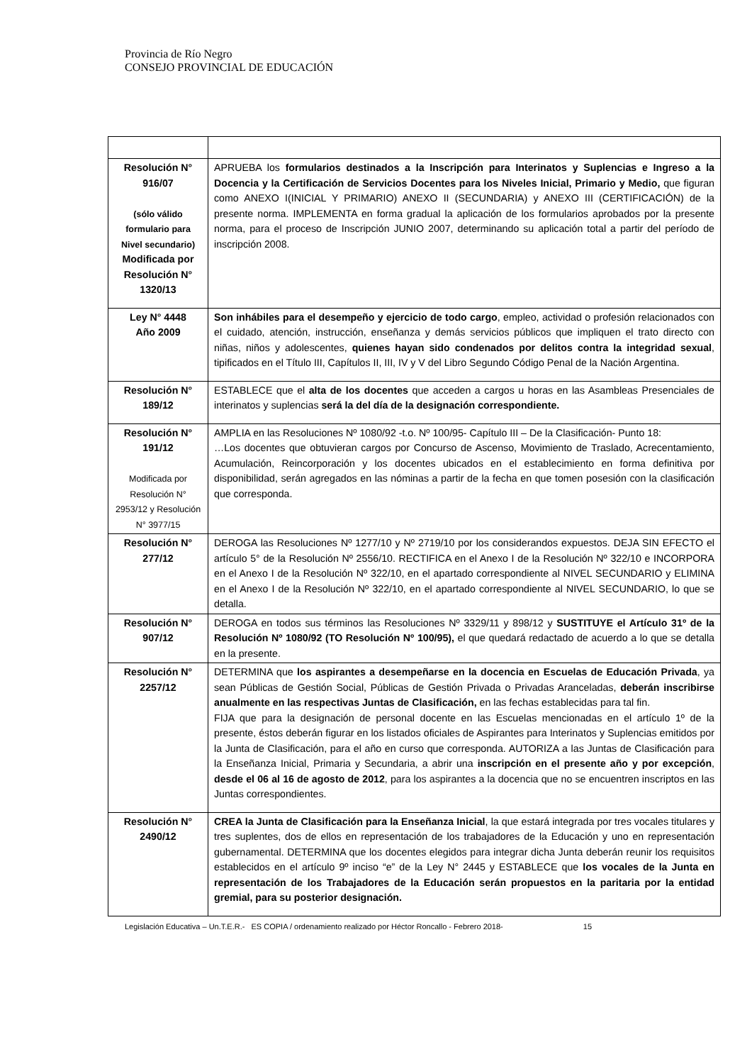Provincia de Río Negro
CONSEJO PROVINCIAL DE EDUCACIÓN
| Resolución N° 916/07 (sólo válido formulario para Nivel secundario) Modificada por Resolución N° 1320/13 | APRUEBA los formularios destinados a la Inscripción para Interinatos y Suplencias e Ingreso a la Docencia y la Certificación de Servicios Docentes para los Niveles Inicial, Primario y Medio, que figuran como ANEXO I(INICIAL Y PRIMARIO) ANEXO II (SECUNDARIA) y ANEXO III (CERTIFICACIÓN) de la presente norma. IMPLEMENTA en forma gradual la aplicación de los formularios aprobados por la presente norma, para el proceso de Inscripción JUNIO 2007, determinando su aplicación total a partir del período de inscripción 2008. |
| Ley N° 4448 Año 2009 | Son inhábiles para el desempeño y ejercicio de todo cargo , empleo, actividad o profesión relacionados con el cuidado, atención, instrucción, enseñanza y demás servicios públicos que impliquen el trato directo con niñas, niños y adolescentes, quienes hayan sido condenados por delitos contra la integridad sexual , tipificados en el Título III, Capítulos II, III, IV y V del Libro Segundo Código Penal de la Nación Argentina. |
| Resolución N° 189/12 | ESTABLECE que el alta de los docentes que acceden a cargos u horas en las Asambleas Presenciales de interinatos y suplencias será la del día de la designación correspondiente. |
| Resolución N° 191/12 Modificada por Resolución N° 2953/12 y Resolución N° 3977/15 | AMPLIA en las Resoluciones Nº 1080/92 -t.o. Nº 100/95- Capítulo III – De la Clasificación- Punto 18: …Los docentes que obtuvieran cargos por Concurso de Ascenso, Movimiento de Traslado, Acrecentamiento, Acumulación, Reincorporación y los docentes ubicados en el establecimiento en forma definitiva por disponibilidad, serán agregados en las nóminas a partir de la fecha en que tomen posesión con la clasificación que corresponda. |
| Resolución N° 277/12 | DEROGA las Resoluciones Nº 1277/10 y Nº 2719/10 por los considerandos expuestos. DEJA SIN EFECTO el artículo 5° de la Resolución Nº 2556/10. RECTIFICA en el Anexo I de la Resolución Nº 322/10 e INCORPORA en el Anexo I de la Resolución Nº 322/10, en el apartado correspondiente al NIVEL SECUNDARIO y ELIMINA en el Anexo I de la Resolución Nº 322/10, en el apartado correspondiente al NIVEL SECUNDARIO, lo que se detalla. |
| Resolución N° 907/12 | DEROGA en todos sus términos las Resoluciones Nº 3329/11 y 898/12 y SUSTITUYE el Artículo 31º de la Resolución Nº 1080/92 (TO Resolución Nº 100/95), el que quedará redactado de acuerdo a lo que se detalla en la presente. |
| Resolución N° 2257/12 | DETERMINA que los aspirantes a desempeñarse en la docencia en Escuelas de Educación Privada , ya sean Públicas de Gestión Social, Públicas de Gestión Privada o Privadas Aranceladas, deberán inscribirse anualmente en las respectivas Juntas de Clasificación, en las fechas establecidas para tal fin. FIJA que para la designación de personal docente en las Escuelas mencionadas en el artículo 1º de la presente, éstos deberán figurar en los listados oficiales de Aspirantes para Interinatos y Suplencias emitidos por la Junta de Clasificación, para el año en curso que corresponda. AUTORIZA a las Juntas de Clasificación para la Enseñanza Inicial, Primaria y Secundaria, a abrir una inscripción en el presente año y por excepción , desde el 06 al 16 de agosto de 2012 , para los aspirantes a la docencia que no se encuentren inscriptos en las Juntas correspondientes. |
| Resolución N° 2490/12 | CREA la Junta de Clasificación para la Enseñanza Inicial , la que estará integrada por tres vocales titulares y tres suplentes, dos de ellos en representación de los trabajadores de la Educación y uno en representación gubernamental. DETERMINA que los docentes elegidos para integrar dicha Junta deberán reunir los requisitos establecidos en el artículo 9º inciso “e” de la Ley N° 2445 y ESTABLECE que los vocales de la Junta en representación de los Trabajadores de la Educación serán propuestos en la paritaria por la entidad gremial, para su posterior designación. |
Legislación Educativa – Un.T.E.R.- ES COPIA / ordenamiento realizado por Héctor Roncallo - Febrero 2018- 15